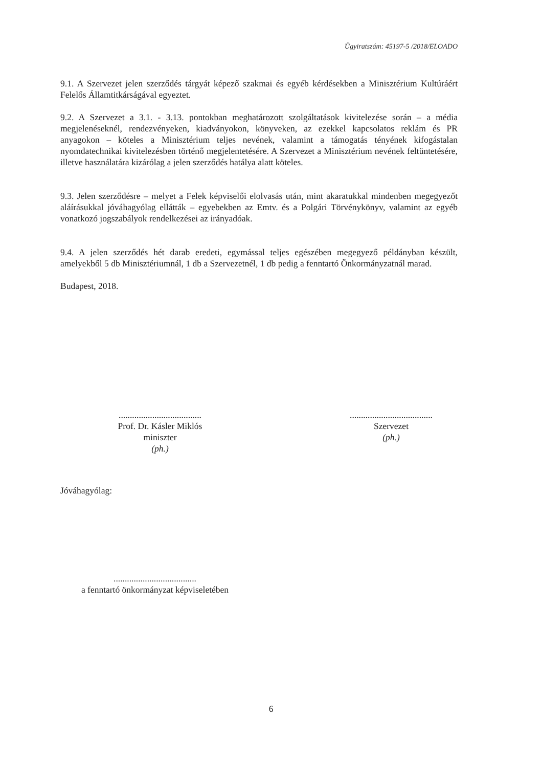Ügyiratszám: 45197-5 /2018/ELOADO
9.1. A Szervezet jelen szerződés tárgyát képező szakmai és egyéb kérdésekben a Minisztérium Kultúráért Felelős Államtitkárságával egyeztet.
9.2. A Szervezet a 3.1. - 3.13. pontokban meghatározott szolgáltatások kivitelezése során – a média megjelenéseknél, rendezvényeken, kiadványokon, könyveken, az ezekkel kapcsolatos reklám és PR anyagokon – köteles a Minisztérium teljes nevének, valamint a támogatás tényének kifogástalan nyomdatechnikai kivitelezésben történő megjelentetésére. A Szervezet a Minisztérium nevének feltüntetésére, illetve használatára kizárólag a jelen szerződés hatálya alatt köteles.
9.3. Jelen szerződésre – melyet a Felek képviselői elolvasás után, mint akaratukkal mindenben megegyezőt aláírásukkal jóváhagyólag ellátták – egyebekben az Emtv. és a Polgári Törvénykönyv, valamint az egyéb vonatkozó jogszabályok rendelkezései az irányadóak.
9.4. A jelen szerződés hét darab eredeti, egymással teljes egészében megegyező példányban készült, amelyekből 5 db Minisztériumnál, 1 db a Szervezetnél, 1 db pedig a fenntartó Önkormányzatnál marad.
Budapest, 2018.
.....................................
Prof. Dr. Kásler Miklós
miniszter
(ph.)
.....................................
Szervezet
(ph.)
Jóváhagyólag:
.....................................
a fenntartó önkormányzat képviseletében
6